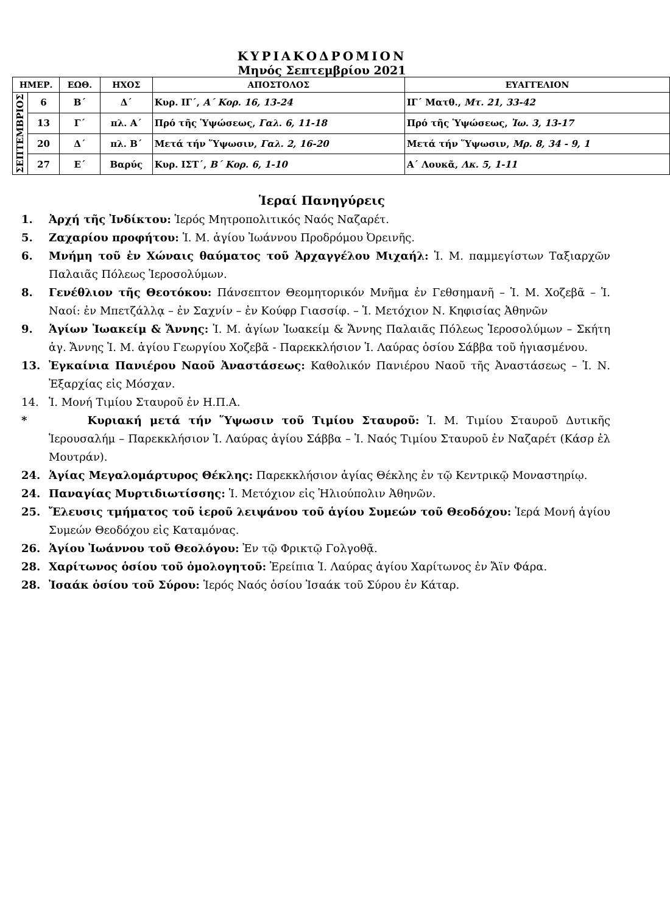ΚΥΡΙΑΚΟΔΡΟΜΙΟΝ
Μηνός Σεπτεμβρίου 2021
| ΗΜΕΡ. | | ΕΩΘ. | ΗΧΟΣ | ΑΠΟΣΤΟΛΟΣ | ΕΥΑΓΓΕΛΙΟΝ |
| --- | --- | --- | --- | --- | --- |
| ΣΕΠΤΕΜΒΡΙΟΣ | 6 | Β΄ | Δ΄ | Κυρ. ΙΓ΄, Α΄ Κορ. 16, 13-24 | ΙΓ΄ Ματθ., Μτ. 21, 33-42 |
| | 13 | Γ΄ | πλ. Α΄ | Πρό τῆς Ὑψώσεως, Γαλ. 6, 11-18 | Πρό τῆς Ὑψώσεως, Ἰω. 3, 13-17 |
| | 20 | Δ΄ | πλ. Β΄ | Μετά τήν Ὕψωσιν, Γαλ. 2, 16-20 | Μετά τήν Ὕψωσιν, Μρ. 8, 34 - 9, 1 |
| | 27 | Ε΄ | Βαρύς | Κυρ. ΙΣΤ΄, Β΄ Κορ. 6, 1-10 | Α΄ Λουκᾶ, Λκ. 5, 1-11 |
Ἱεραί Πανηγύρεις
1. Ἀρχή τῆς Ἰνδίκτου: Ἱερός Μητροπολιτικός Ναός Ναζαρέτ.
5. Ζαχαρίου προφήτου: Ἱ. Μ. ἁγίου Ἰωάννου Προδρόμου Ὀρεινῆς.
6. Μνήμη τοῦ ἐν Χώναις θαύματος τοῦ Ἀρχαγγέλου Μιχαήλ: Ἱ. Μ. παμμεγίστων Ταξιαρχῶν Παλαιᾶς Πόλεως Ἱεροσολύμων.
8. Γενέθλιον τῆς Θεοτόκου: Πάνσεπτον Θεομητορικόν Μνῆμα ἐν Γεθσημανῆ – Ἱ. Μ. Χοζεβᾶ – Ἱ. Ναοί: ἐν Μπετζάλλᾳ – ἐν Σαχνίν – ἐν Κούφρ Γιασσίφ. – Ἱ. Μετόχιον Ν. Κηφισίας Ἀθηνῶν
9. Ἁγίων Ἰωακείμ & Ἄννης: Ἱ. Μ. ἁγίων Ἰωακείμ & Ἄννης Παλαιᾶς Πόλεως Ἱεροσολύμων – Σκήτη ἁγ. Ἄννης Ἱ. Μ. ἁγίου Γεωργίου Χοζεβᾶ - Παρεκκλήσιον Ἱ. Λαύρας ὁσίου Σάββα τοῦ ἡγιασμένου.
13. Ἐγκαίνια Πανιέρου Ναοῦ Ἀναστάσεως: Καθολικόν Πανιέρου Ναοῦ τῆς Ἀναστάσεως – Ἱ. Ν. Ἐξαρχίας εἰς Μόσχαν.
14. Ἱ. Μονή Τιμίου Σταυροῦ ἐν Η.Π.Α.
* Κυριακή μετά τήν Ὕψωσιν τοῦ Τιμίου Σταυροῦ: Ἱ. Μ. Τιμίου Σταυροῦ Δυτικῆς Ἱερουσαλήμ – Παρεκκλήσιον Ἱ. Λαύρας ἁγίου Σάββα – Ἱ. Ναός Τιμίου Σταυροῦ ἐν Ναζαρέτ (Κάσρ ἐλ Μουτράν).
24. Ἁγίας Μεγαλομάρτυρος Θέκλης: Παρεκκλήσιον ἁγίας Θέκλης ἐν τῷ Κεντρικῷ Μοναστηρίῳ.
24. Παναγίας Μυρτιδιωτίσσης: Ἱ. Μετόχιον εἰς Ἡλιούπολιν Ἀθηνῶν.
25. Ἔλευσις τμήματος τοῦ ἱεροῦ λειψάνου τοῦ ἁγίου Συμεών τοῦ Θεοδόχου: Ἱερά Μονή ἁγίου Συμεών Θεοδόχου εἰς Καταμόνας.
26. Ἁγίου Ἰωάννου τοῦ Θεολόγου: Ἐν τῷ Φρικτῷ Γολγοθᾷ.
28. Χαρίτωνος ὁσίου τοῦ ὁμολογητοῦ: Ἐρείπια Ἱ. Λαύρας ἁγίου Χαρίτωνος ἐν Ἄϊν Φάρα.
28. Ἰσαάκ ὁσίου τοῦ Σύρου: Ἱερός Ναός ὁσίου Ἰσαάκ τοῦ Σύρου ἐν Κάταρ.